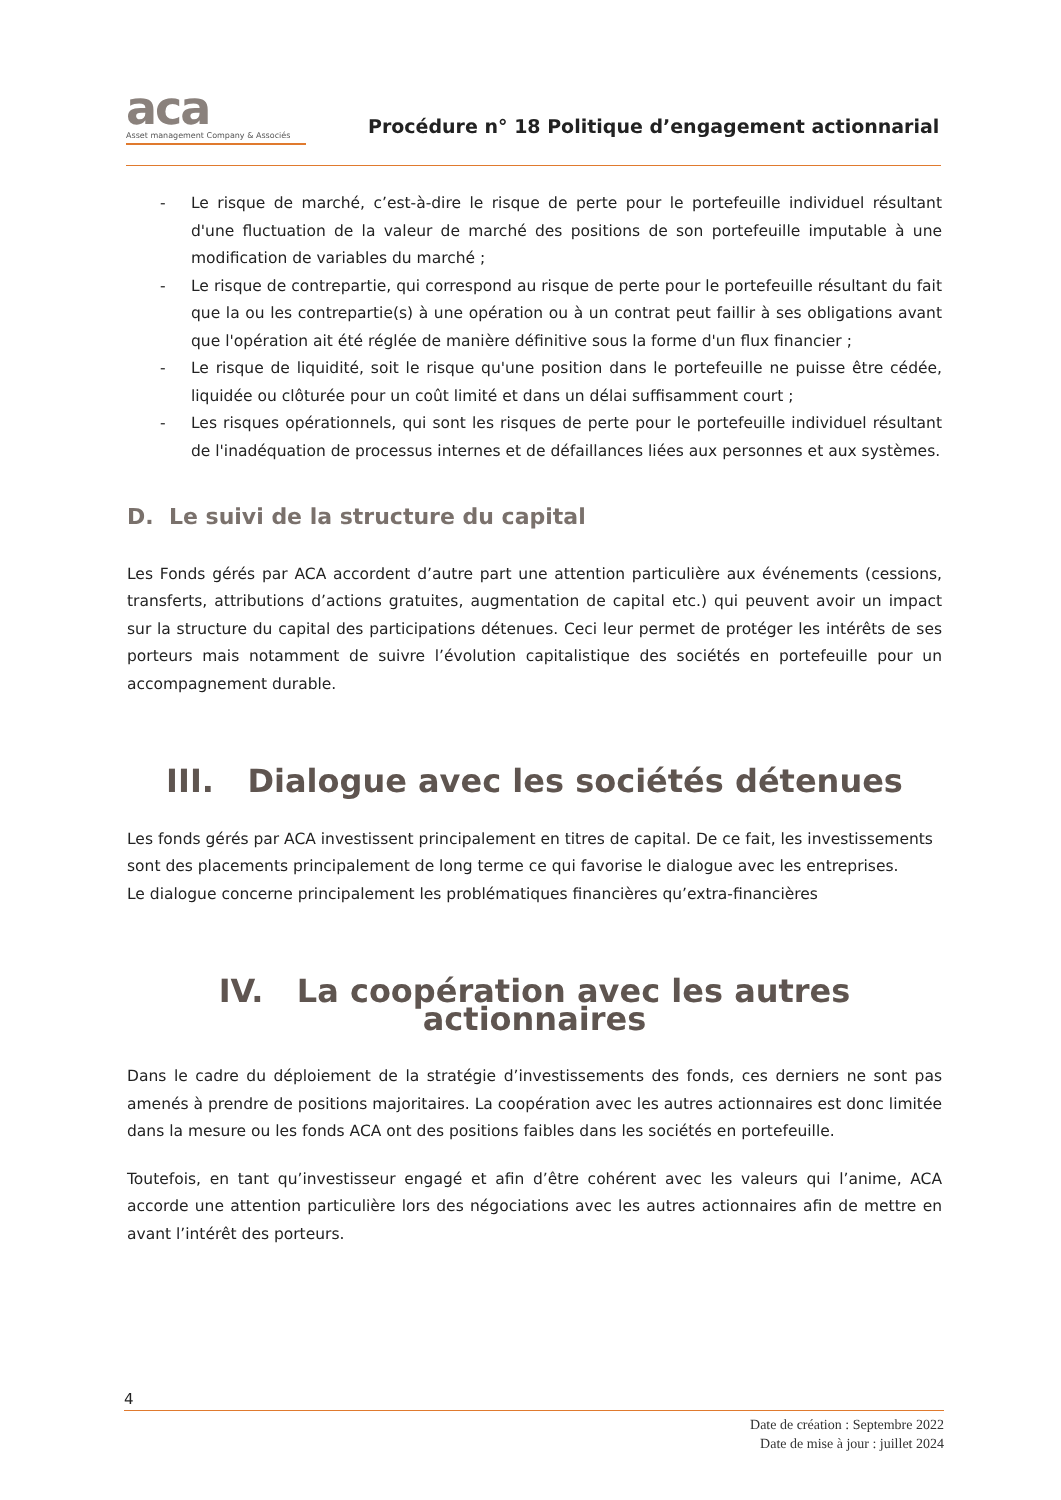aca
Asset management Company & Associés
Procédure n° 18 Politique d’engagement actionnarial
- Le risque de marché, c’est-à-dire le risque de perte pour le portefeuille individuel résultant d'une fluctuation de la valeur de marché des positions de son portefeuille imputable à une modification de variables du marché ;
- Le risque de contrepartie, qui correspond au risque de perte pour le portefeuille résultant du fait que la ou les contrepartie(s) à une opération ou à un contrat peut faillir à ses obligations avant que l'opération ait été réglée de manière définitive sous la forme d'un flux financier ;
- Le risque de liquidité, soit le risque qu'une position dans le portefeuille ne puisse être cédée, liquidée ou clôturée pour un coût limité et dans un délai suffisamment court ;
- Les risques opérationnels, qui sont les risques de perte pour le portefeuille individuel résultant de l'inadéquation de processus internes et de défaillances liées aux personnes et aux systèmes.
D. Le suivi de la structure du capital
Les Fonds gérés par ACA accordent d’autre part une attention particulière aux événements (cessions, transferts, attributions d’actions gratuites, augmentation de capital etc.) qui peuvent avoir un impact sur la structure du capital des participations détenues. Ceci leur permet de protéger les intérêts de ses porteurs mais notamment de suivre l’évolution capitalistique des sociétés en portefeuille pour un accompagnement durable.
III. Dialogue avec les sociétés détenues
Les fonds gérés par ACA investissent principalement en titres de capital. De ce fait, les investissements sont des placements principalement de long terme ce qui favorise le dialogue avec les entreprises.
Le dialogue concerne principalement les problématiques financières qu’extra-financières
IV. La coopération avec les autres actionnaires
Dans le cadre du déploiement de la stratégie d’investissements des fonds, ces derniers ne sont pas amenés à prendre de positions majoritaires. La coopération avec les autres actionnaires est donc limitée dans la mesure ou les fonds ACA ont des positions faibles dans les sociétés en portefeuille.
Toutefois, en tant qu’investisseur engagé et afin d’être cohérent avec les valeurs qui l’anime, ACA accorde une attention particulière lors des négociations avec les autres actionnaires afin de mettre en avant l’intérêt des porteurs.
4
Date de création : Septembre 2022
Date de mise à jour : juillet 2024